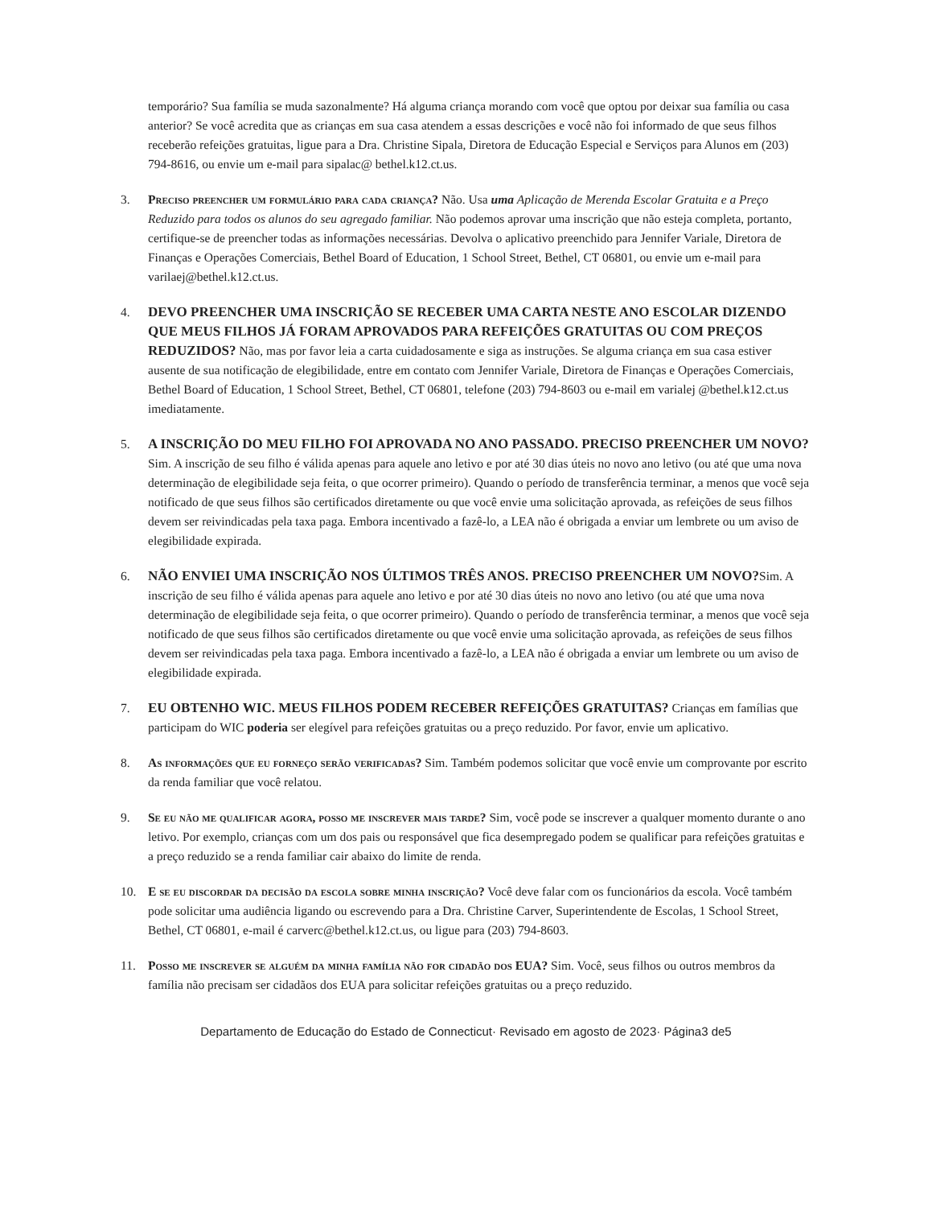temporário? Sua família se muda sazonalmente? Há alguma criança morando com você que optou por deixar sua família ou casa anterior? Se você acredita que as crianças em sua casa atendem a essas descrições e você não foi informado de que seus filhos receberão refeições gratuitas, ligue para a Dra. Christine Sipala, Diretora de Educação Especial e Serviços para Alunos em (203) 794-8616, ou envie um e-mail para sipalac@ bethel.k12.ct.us.
3. Preciso preencher um formulário para cada criança? Não. Usa uma Aplicação de Merenda Escolar Gratuita e a Preço Reduzido para todos os alunos do seu agregado familiar. Não podemos aprovar uma inscrição que não esteja completa, portanto, certifique-se de preencher todas as informações necessárias. Devolva o aplicativo preenchido para Jennifer Variale, Diretora de Finanças e Operações Comerciais, Bethel Board of Education, 1 School Street, Bethel, CT 06801, ou envie um e-mail para varilaej@bethel.k12.ct.us.
4. DEVO PREENCHER UMA INSCRIÇÃO SE RECEBER UMA CARTA NESTE ANO ESCOLAR DIZENDO QUE MEUS FILHOS JÁ FORAM APROVADOS PARA REFEIÇÕES GRATUITAS OU COM PREÇOS REDUZIDOS? Não, mas por favor leia a carta cuidadosamente e siga as instruções. Se alguma criança em sua casa estiver ausente de sua notificação de elegibilidade, entre em contato com Jennifer Variale, Diretora de Finanças e Operações Comerciais, Bethel Board of Education, 1 School Street, Bethel, CT 06801, telefone (203) 794-8603 ou e-mail em varialej @bethel.k12.ct.us imediatamente.
5. A INSCRIÇÃO DO MEU FILHO FOI APROVADA NO ANO PASSADO. PRECISO PREENCHER UM NOVO? Sim. A inscrição de seu filho é válida apenas para aquele ano letivo e por até 30 dias úteis no novo ano letivo (ou até que uma nova determinação de elegibilidade seja feita, o que ocorrer primeiro). Quando o período de transferência terminar, a menos que você seja notificado de que seus filhos são certificados diretamente ou que você envie uma solicitação aprovada, as refeições de seus filhos devem ser reivindicadas pela taxa paga. Embora incentivado a fazê-lo, a LEA não é obrigada a enviar um lembrete ou um aviso de elegibilidade expirada.
6. NÃO ENVIEI UMA INSCRIÇÃO NOS ÚLTIMOS TRÊS ANOS. PRECISO PREENCHER UM NOVO?Sim. A inscrição de seu filho é válida apenas para aquele ano letivo e por até 30 dias úteis no novo ano letivo (ou até que uma nova determinação de elegibilidade seja feita, o que ocorrer primeiro). Quando o período de transferência terminar, a menos que você seja notificado de que seus filhos são certificados diretamente ou que você envie uma solicitação aprovada, as refeições de seus filhos devem ser reivindicadas pela taxa paga. Embora incentivado a fazê-lo, a LEA não é obrigada a enviar um lembrete ou um aviso de elegibilidade expirada.
7. EU OBTENHO WIC. MEUS FILHOS PODEM RECEBER REFEIÇÕES GRATUITAS? Crianças em famílias que participam do WIC poderia ser elegível para refeições gratuitas ou a preço reduzido. Por favor, envie um aplicativo.
8. As informações que eu forneço serão verificadas? Sim. Também podemos solicitar que você envie um comprovante por escrito da renda familiar que você relatou.
9. Se eu não me qualificar agora, posso me inscrever mais tarde? Sim, você pode se inscrever a qualquer momento durante o ano letivo. Por exemplo, crianças com um dos pais ou responsável que fica desempregado podem se qualificar para refeições gratuitas e a preço reduzido se a renda familiar cair abaixo do limite de renda.
10. E se eu discordar da decisão da escola sobre minha inscrição? Você deve falar com os funcionários da escola. Você também pode solicitar uma audiência ligando ou escrevendo para a Dra. Christine Carver, Superintendente de Escolas, 1 School Street, Bethel, CT 06801, e-mail é carverc@bethel.k12.ct.us, ou ligue para (203) 794-8603.
11. Posso me inscrever se alguém da minha família não for cidadão dos EUA? Sim. Você, seus filhos ou outros membros da família não precisam ser cidadãos dos EUA para solicitar refeições gratuitas ou a preço reduzido.
Departamento de Educação do Estado de Connecticut· Revisado em agosto de 2023· Página3 de5